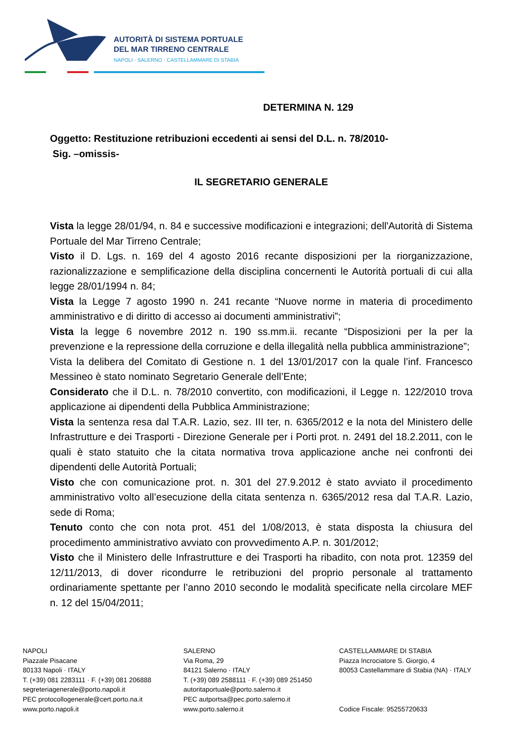AUTORITÀ DI SISTEMA PORTUALE
DEL MAR TIRRENO CENTRALE
NAPOLI · SALERNO · CASTELLAMMARE DI STABIA
DETERMINA N. 129
Oggetto: Restituzione retribuzioni eccedenti ai sensi del D.L. n. 78/2010-
Sig. –omissis-
IL SEGRETARIO GENERALE
Vista la legge 28/01/94, n. 84 e successive modificazioni e integrazioni; dell'Autorità di Sistema Portuale del Mar Tirreno Centrale;
Visto il D. Lgs. n. 169 del 4 agosto 2016 recante disposizioni per la riorganizzazione, razionalizzazione e semplificazione della disciplina concernenti le Autorità portuali di cui alla legge 28/01/1994 n. 84;
Vista la Legge 7 agosto 1990 n. 241 recante “Nuove norme in materia di procedimento amministrativo e di diritto di accesso ai documenti amministrativi”;
Vista la legge 6 novembre 2012 n. 190 ss.mm.ii. recante “Disposizioni per la per la prevenzione e la repressione della corruzione e della illegalità nella pubblica amministrazione”;
Vista la delibera del Comitato di Gestione n. 1 del 13/01/2017 con la quale l’inf. Francesco Messineo è stato nominato Segretario Generale dell’Ente;
Considerato che il D.L. n. 78/2010 convertito, con modificazioni, il Legge n. 122/2010 trova applicazione ai dipendenti della Pubblica Amministrazione;
Vista la sentenza resa dal T.A.R. Lazio, sez. III ter, n. 6365/2012 e la nota del Ministero delle Infrastrutture e dei Trasporti - Direzione Generale per i Porti prot. n. 2491 del 18.2.2011, con le quali è stato statuito che la citata normativa trova applicazione anche nei confronti dei dipendenti delle Autorità Portuali;
Visto che con comunicazione prot. n. 301 del 27.9.2012 è stato avviato il procedimento amministrativo volto all’esecuzione della citata sentenza n. 6365/2012 resa dal T.A.R. Lazio, sede di Roma;
Tenuto conto che con nota prot. 451 del 1/08/2013, è stata disposta la chiusura del procedimento amministrativo avviato con provvedimento A.P. n. 301/2012;
Visto che il Ministero delle Infrastrutture e dei Trasporti ha ribadito, con nota prot. 12359 del 12/11/2013, di dover ricondurre le retribuzioni del proprio personale al trattamento ordinariamente spettante per l’anno 2010 secondo le modalità specificate nella circolare MEF n. 12 del 15/04/2011;
NAPOLI
Piazzale Pisacane
80133 Napoli · ITALY
T. (+39) 081 2283111 · F. (+39) 081 206888
segreteriagenerale@porto.napoli.it
PEC protocollogenerale@cert.porto.na.it
www.porto.napoli.it
SALERNO
Via Roma, 29
84121 Salerno · ITALY
T. (+39) 089 2588111 · F. (+39) 089 251450
autoritaportuale@porto.salerno.it
PEC autportsa@pec.porto.salerno.it
www.porto.salerno.it
CASTELLAMMARE DI STABIA
Piazza Incrociatore S. Giorgio, 4
80053 Castellammare di Stabia (NA) · ITALY
Codice Fiscale: 95255720633